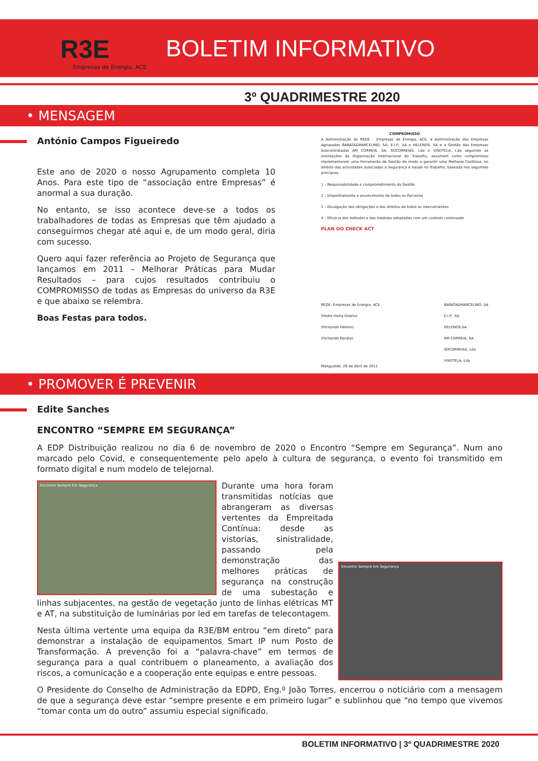✚ R3E
Empresas de Energia, ACE
BOLETIM INFORMATIVO
3º QUADRIMESTRE 2020
• MENSAGEM
António Campos Figueiredo
Este ano de 2020 o nosso Agrupamento completa 10 Anos. Para este tipo de “associação entre Empresas” é anormal a sua duração.
No entanto, se isso acontece deve-se a todos os trabalhadores de todas as Empresas que têm ajudado a conseguirmos chegar até aqui e, de um modo geral, diria com sucesso.
Quero aqui fazer referência ao Projeto de Segurança que lançamos em 2011 – Melhorar Práticas para Mudar Resultados – para cujos resultados contribuiu o COMPROMISSO de todas as Empresas do universo da R3E e que abaixo se relembra.
Boas Festas para todos.
COMPROMISSO
A Administração da REDE – Empresas de Energia, ACE; a Administração das Empresas Agrupadas BARATA&MARCELINO, SA; E.I.P., SA e HELENOS, SA e a Gestão das Empresas Subcontratadas AM CORREIA, SA; SOCORREIAS, Lda e VISOTELA, Lda seguindo as orientações da Organização Internacional do Trabalho, assumem como compromisso implementarem uma Ferramenta de Gestão de modo a garantir uma Melhoria Contínua, no âmbito das actividades associadas à Segurança e Saúde no Trabalho, baseada nos seguintes princípios:
1 – Responsabilidade e comprometimento da Gestão
2 – Empenhamento e envolvimento de todos os Parceiros
3 – Divulgação das obrigações e dos direitos de todos os intervenientes
4 – Eficácia dos métodos e das medidas adoptadas com um controlo continuado
PLAN DO CHECK ACT
REDE- Empresas de Energia, ACE
(Pedro Horta Osório)
(Fernando Heleno)
(Fernando Barata)
BARATA&MARCELINO, SA
E.I.P., SA
HELENOS,SA
AM CORREIA, SA
SOCORREIAS, Lda
VISOTELA, Lda
Mangualde, 28 de Abril de 2011
• PROMOVER É PREVENIR
Edite Sanches
ENCONTRO “SEMPRE EM SEGURANÇA”
A EDP Distribuição realizou no dia 6 de novembro de 2020 o Encontro “Sempre em Segurança”. Num ano marcado pelo Covid, e consequentemente pelo apelo à cultura de segurança, o evento foi transmitido em formato digital e num modelo de telejornal.
Encontro Sempre Em Segurança
Encontro Sempre Em Segurança
Durante uma hora foram transmitidas notícias que abrangeram as diversas vertentes da Empreitada Contínua: desde as vistorias, sinistralidade, passando pela demonstração das melhores práticas de segurança na construção de uma subestação e linhas subjacentes, na gestão de vegetação junto de linhas elétricas MT e AT, na substituição de luminárias por led em tarefas de telecontagem.
Nesta última vertente uma equipa da R3E/BM entrou “em direto” para demonstrar a instalação de equipamentos Smart IP num Posto de Transformação. A prevenção foi a “palavra-chave” em termos de segurança para a qual contribuem o planeamento, a avaliação dos riscos, a comunicação e a cooperação ente equipas e entre pessoas.
O Presidente do Conselho de Administração da EDPD, Eng.º João Torres, encerrou o noticiário com a mensagem de que a segurança deve estar “sempre presente e em primeiro lugar” e sublinhou que “no tempo que vivemos “tomar conta um do outro” assumiu especial significado.
BOLETIM INFORMATIVO | 3º QUADRIMESTRE 2020